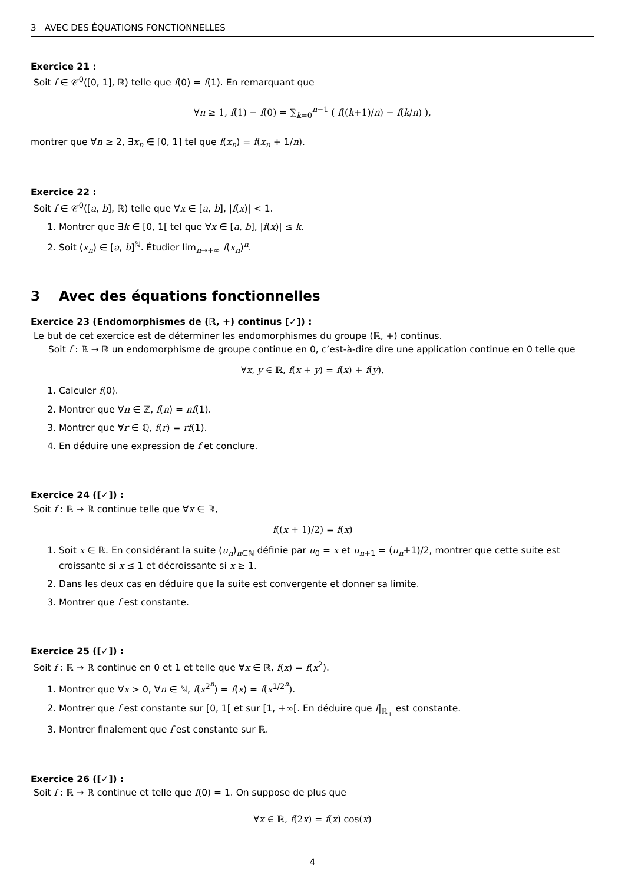3 AVEC DES ÉQUATIONS FONCTIONNELLES
Exercice 21 :
Soit f ∈ 𝒞<sup>0</sup>([0, 1], ℝ) telle que f(0) = f(1). En remarquant que
∀n ≥ 1, f(1) − f(0) = ∑<sub>k=0</sub><sup>n−1</sup> ( f((k+1)/n) − f(k/n) ),
montrer que ∀n ≥ 2, ∃x<sub>n</sub> ∈ [0, 1] tel que f(x<sub>n</sub>) = f(x<sub>n</sub> + 1/n).
Exercice 22 :
Soit f ∈ 𝒞<sup>0</sup>([a, b], ℝ) telle que ∀x ∈ [a, b], |f(x)| < 1.
1. Montrer que ∃k ∈ [0, 1[ tel que ∀x ∈ [a, b], |f(x)| ≤ k.
2. Soit (x<sub>n</sub>) ∈ [a, b]<sup>ℕ</sup>. Étudier lim<sub>n→+∞</sub> f(x<sub>n</sub>)<sup>n</sup>.
3 Avec des équations fonctionnelles
Exercice 23 (Endomorphismes de (ℝ, +) continus [✓]) :
Le but de cet exercice est de déterminer les endomorphismes du groupe (ℝ, +) continus.
Soit f : ℝ → ℝ un endomorphisme de groupe continue en 0, c’est-à-dire dire une application continue en 0 telle que
∀x, y ∈ ℝ, f(x + y) = f(x) + f(y).
1. Calculer f(0).
2. Montrer que ∀n ∈ ℤ, f(n) = nf(1).
3. Montrer que ∀r ∈ ℚ, f(r) = rf(1).
4. En déduire une expression de f et conclure.
Exercice 24 ([✓]) :
Soit f : ℝ → ℝ continue telle que ∀x ∈ ℝ,
f((x + 1)/2) = f(x)
1. Soit x ∈ ℝ. En considérant la suite (u<sub>n</sub>)<sub>n∈ℕ</sub> définie par u<sub>0</sub> = x et u<sub>n+1</sub> = (u<sub>n</sub>+1)/2, montrer que cette suite est croissante si x ≤ 1 et décroissante si x ≥ 1.
2. Dans les deux cas en déduire que la suite est convergente et donner sa limite.
3. Montrer que f est constante.
Exercice 25 ([✓]) :
Soit f : ℝ → ℝ continue en 0 et 1 et telle que ∀x ∈ ℝ, f(x) = f(x<sup>2</sup>).
1. Montrer que ∀x > 0, ∀n ∈ ℕ, f(x<sup>2<sup>n</sup></sup>) = f(x) = f(x<sup>1/2<sup>n</sup></sup>).
2. Montrer que f est constante sur [0, 1[ et sur [1, +∞[. En déduire que f|<sub>ℝ<sub>+</sub></sub> est constante.
3. Montrer finalement que f est constante sur ℝ.
Exercice 26 ([✓]) :
Soit f : ℝ → ℝ continue et telle que f(0) = 1. On suppose de plus que
∀x ∈ ℝ, f(2x) = f(x) cos(x)
4